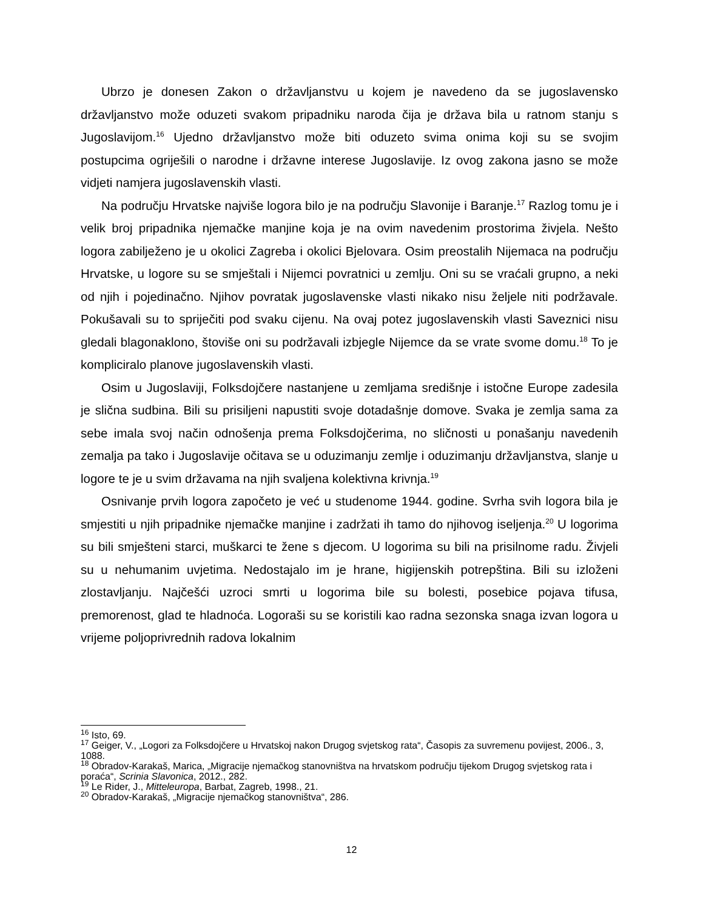Ubrzo je donesen Zakon o državljanstvu u kojem je navedeno da se jugoslavensko državljanstvo može oduzeti svakom pripadniku naroda čija je država bila u ratnom stanju s Jugoslavijom.<sup>16</sup> Ujedno državljanstvo može biti oduzeto svima onima koji su se svojim postupcima ogriješili o narodne i državne interese Jugoslavije. Iz ovog zakona jasno se može vidjeti namjera jugoslavenskih vlasti.
Na području Hrvatske najviše logora bilo je na području Slavonije i Baranje.<sup>17</sup> Razlog tomu je i velik broj pripadnika njemačke manjine koja je na ovim navedenim prostorima živjela. Nešto logora zabilježeno je u okolici Zagreba i okolici Bjelovara. Osim preostalih Nijemaca na području Hrvatske, u logore su se smještali i Nijemci povratnici u zemlju. Oni su se vraćali grupno, a neki od njih i pojedinačno. Njihov povratak jugoslavenske vlasti nikako nisu željele niti podržavale. Pokušavali su to spriječiti pod svaku cijenu. Na ovaj potez jugoslavenskih vlasti Saveznici nisu gledali blagonaklono, štoviše oni su podržavali izbjegle Nijemce da se vrate svome domu.<sup>18</sup> To je kompliciralo planove jugoslavenskih vlasti.
Osim u Jugoslaviji, Folksdojčere nastanjene u zemljama središnje i istočne Europe zadesila je slična sudbina. Bili su prisiljeni napustiti svoje dotadašnje domove. Svaka je zemlja sama za sebe imala svoj način odnošenja prema Folksdojčerima, no sličnosti u ponašanju navedenih zemalja pa tako i Jugoslavije očitava se u oduzimanju zemlje i oduzimanju državljanstva, slanje u logore te je u svim državama na njih svaljena kolektivna krivnja.<sup>19</sup>
Osnivanje prvih logora započeto je već u studenome 1944. godine. Svrha svih logora bila je smjestiti u njih pripadnike njemačke manjine i zadržati ih tamo do njihovog iseljenja.<sup>20</sup> U logorima su bili smješteni starci, muškarci te žene s djecom. U logorima su bili na prisilnome radu. Živjeli su u nehumanim uvjetima. Nedostajalo im je hrane, higijenskih potrepština. Bili su izloženi zlostavljanju. Najčešći uzroci smrti u logorima bile su bolesti, posebice pojava tifusa, premorenost, glad te hladnoća. Logoraši su se koristili kao radna sezonska snaga izvan logora u vrijeme poljoprivrednih radova lokalnim
<sup>16</sup> Isto, 69.
<sup>17</sup> Geiger, V., „Logori za Folksdojčere u Hrvatskoj nakon Drugog svjetskog rata“, Časopis za suvremenu povijest, 2006., 3, 1088.
<sup>18</sup> Obradov-Karakaš, Marica, „Migracije njemačkog stanovništva na hrvatskom području tijekom Drugog svjetskog rata i poraća“, Scrinia Slavonica, 2012., 282.
<sup>19</sup> Le Rider, J., Mitteleuropa, Barbat, Zagreb, 1998., 21.
<sup>20</sup> Obradov-Karakaš, „Migracije njemačkog stanovništva“, 286.
12